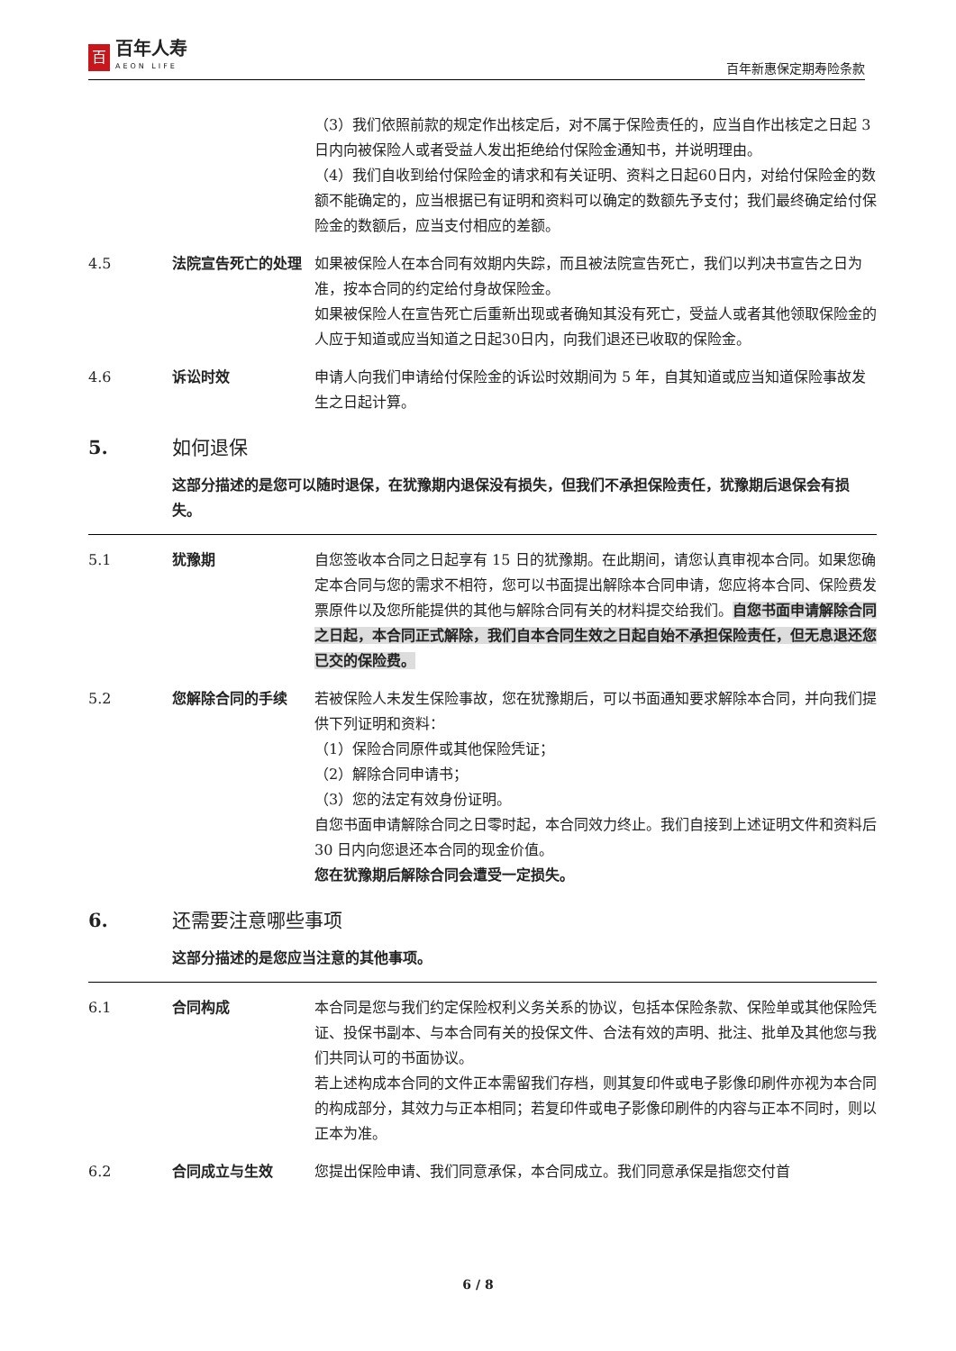百
百年人寿
AEON LIFE
百年新惠保定期寿险条款
（3）我们依照前款的规定作出核定后，对不属于保险责任的，应当自作出核定之日起 3 日内向被保险人或者受益人发出拒绝给付保险金通知书，并说明理由。
（4）我们自收到给付保险金的请求和有关证明、资料之日起60日内，对给付保险金的数额不能确定的，应当根据已有证明和资料可以确定的数额先予支付；我们最终确定给付保险金的数额后，应当支付相应的差额。
4.5 法院宣告死亡的处理 如果被保险人在本合同有效期内失踪，而且被法院宣告死亡，我们以判决书宣告之日为准，按本合同的约定给付身故保险金。
如果被保险人在宣告死亡后重新出现或者确知其没有死亡，受益人或者其他领取保险金的人应于知道或应当知道之日起30日内，向我们退还已收取的保险金。
4.6 诉讼时效 申请人向我们申请给付保险金的诉讼时效期间为 5 年，自其知道或应当知道保险事故发生之日起计算。
5. 如何退保
这部分描述的是您可以随时退保，在犹豫期内退保没有损失，但我们不承担保险责任，犹豫期后退保会有损失。
5.1 犹豫期 自您签收本合同之日起享有 15 日的犹豫期。在此期间，请您认真审视本合同。如果您确定本合同与您的需求不相符，您可以书面提出解除本合同申请，您应将本合同、保险费发票原件以及您所能提供的其他与解除合同有关的材料提交给我们。自您书面申请解除合同之日起，本合同正式解除，我们自本合同生效之日起自始不承担保险责任，但无息退还您已交的保险费。
5.2 您解除合同的手续 若被保险人未发生保险事故，您在犹豫期后，可以书面通知要求解除本合同，并向我们提供下列证明和资料：
（1）保险合同原件或其他保险凭证；
（2）解除合同申请书；
（3）您的法定有效身份证明。
自您书面申请解除合同之日零时起，本合同效力终止。我们自接到上述证明文件和资料后 30 日内向您退还本合同的现金价值。
您在犹豫期后解除合同会遭受一定损失。
6. 还需要注意哪些事项
这部分描述的是您应当注意的其他事项。
6.1 合同构成 本合同是您与我们约定保险权利义务关系的协议，包括本保险条款、保险单或其他保险凭证、投保书副本、与本合同有关的投保文件、合法有效的声明、批注、批单及其他您与我们共同认可的书面协议。
若上述构成本合同的文件正本需留我们存档，则其复印件或电子影像印刷件亦视为本合同的构成部分，其效力与正本相同；若复印件或电子影像印刷件的内容与正本不同时，则以正本为准。
6.2 合同成立与生效 您提出保险申请、我们同意承保，本合同成立。我们同意承保是指您交付首
6 / 8